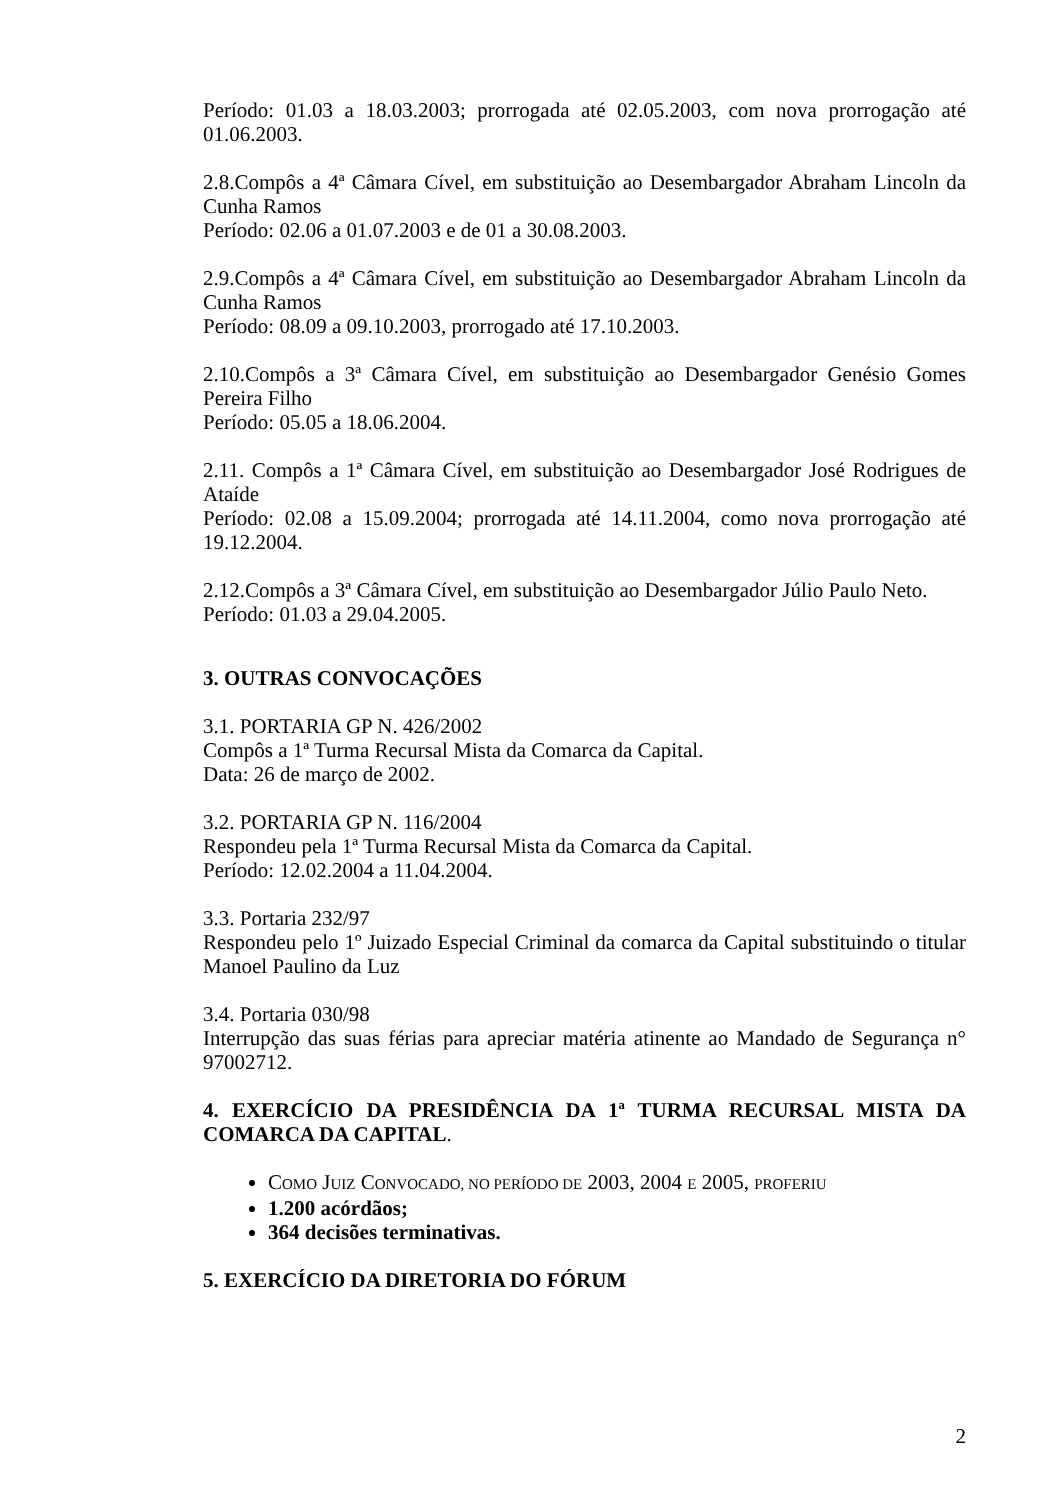Período: 01.03 a 18.03.2003; prorrogada até 02.05.2003, com nova prorrogação até 01.06.2003.
2.8.Compôs a 4ª Câmara Cível, em substituição ao Desembargador Abraham Lincoln da Cunha Ramos
Período: 02.06 a 01.07.2003 e de 01 a 30.08.2003.
2.9.Compôs a 4ª Câmara Cível, em substituição ao Desembargador Abraham Lincoln da Cunha Ramos
Período: 08.09 a 09.10.2003, prorrogado até 17.10.2003.
2.10.Compôs a 3ª Câmara Cível, em substituição ao Desembargador Genésio Gomes Pereira Filho
Período: 05.05 a 18.06.2004.
2.11. Compôs a 1ª Câmara Cível, em substituição ao Desembargador José Rodrigues de Ataíde
Período: 02.08 a 15.09.2004; prorrogada até 14.11.2004, como nova prorrogação até 19.12.2004.
2.12.Compôs a 3ª Câmara Cível, em substituição ao Desembargador Júlio Paulo Neto.
Período: 01.03 a 29.04.2005.
3. OUTRAS CONVOCAÇÕES
3.1. PORTARIA GP N. 426/2002
Compôs a 1ª Turma Recursal Mista da Comarca da Capital.
Data: 26 de março de 2002.
3.2. PORTARIA GP N. 116/2004
Respondeu pela 1ª Turma Recursal Mista da Comarca da Capital.
Período: 12.02.2004 a 11.04.2004.
3.3. Portaria 232/97
Respondeu pelo 1º Juizado Especial Criminal da comarca da Capital substituindo o titular Manoel Paulino da Luz
3.4. Portaria 030/98
Interrupção das suas férias para apreciar matéria atinente ao Mandado de Segurança n° 97002712.
4. EXERCÍCIO DA PRESIDÊNCIA DA 1ª TURMA RECURSAL MISTA DA COMARCA DA CAPITAL.
COMO JUIZ CONVOCADO, NO PERÍODO DE 2003, 2004 E 2005, PROFERIU
1.200 acórdãos;
364 decisões terminativas.
5. EXERCÍCIO DA DIRETORIA DO FÓRUM
2